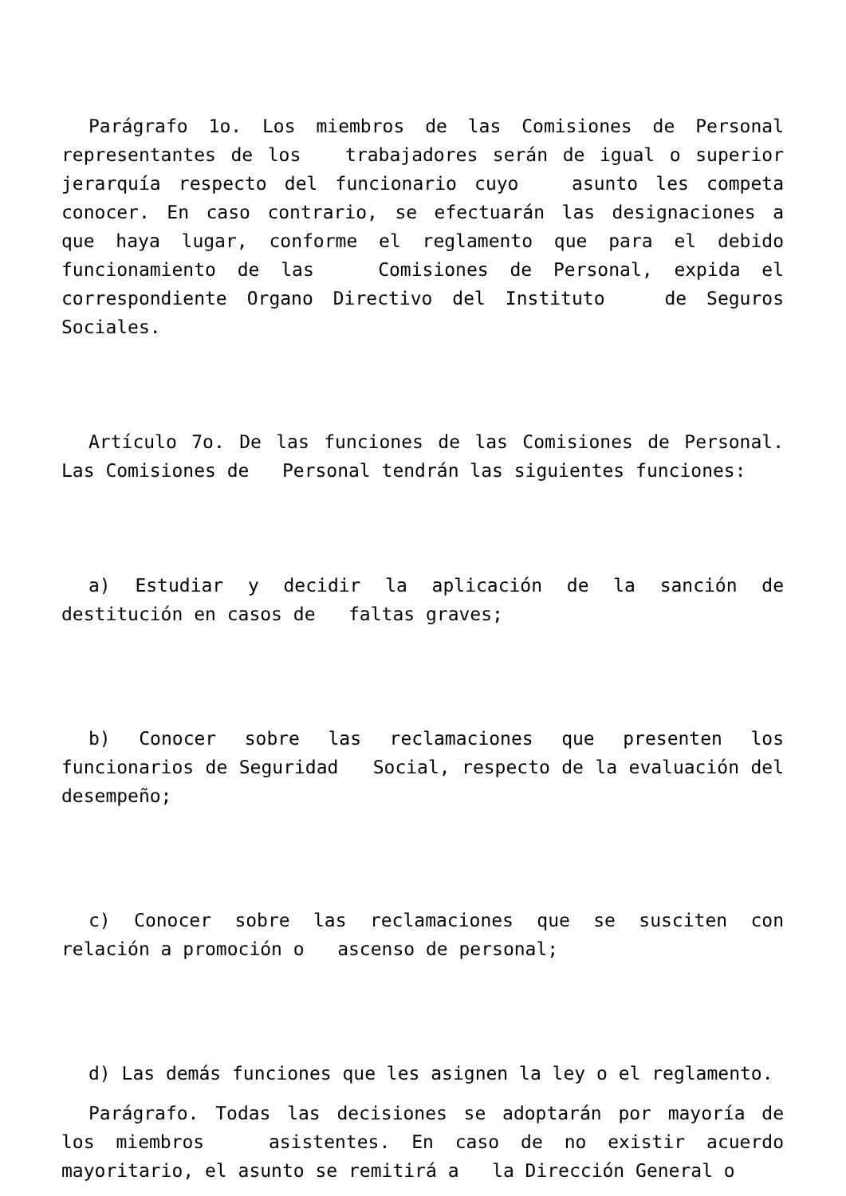Parágrafo 1o. Los miembros de las Comisiones de Personal representantes de los trabajadores serán de igual o superior jerarquía respecto del funcionario cuyo asunto les competa conocer. En caso contrario, se efectuarán las designaciones a que haya lugar, conforme el reglamento que para el debido funcionamiento de las Comisiones de Personal, expida el correspondiente Organo Directivo del Instituto de Seguros Sociales.
Artículo 7o. De las funciones de las Comisiones de Personal. Las Comisiones de Personal tendrán las siguientes funciones:
a) Estudiar y decidir la aplicación de la sanción de destitución en casos de faltas graves;
b) Conocer sobre las reclamaciones que presenten los funcionarios de Seguridad Social, respecto de la evaluación del desempeño;
c) Conocer sobre las reclamaciones que se susciten con relación a promoción o ascenso de personal;
d) Las demás funciones que les asignen la ley o el reglamento.
Parágrafo. Todas las decisiones se adoptarán por mayoría de los miembros asistentes. En caso de no existir acuerdo mayoritario, el asunto se remitirá a la Dirección General o